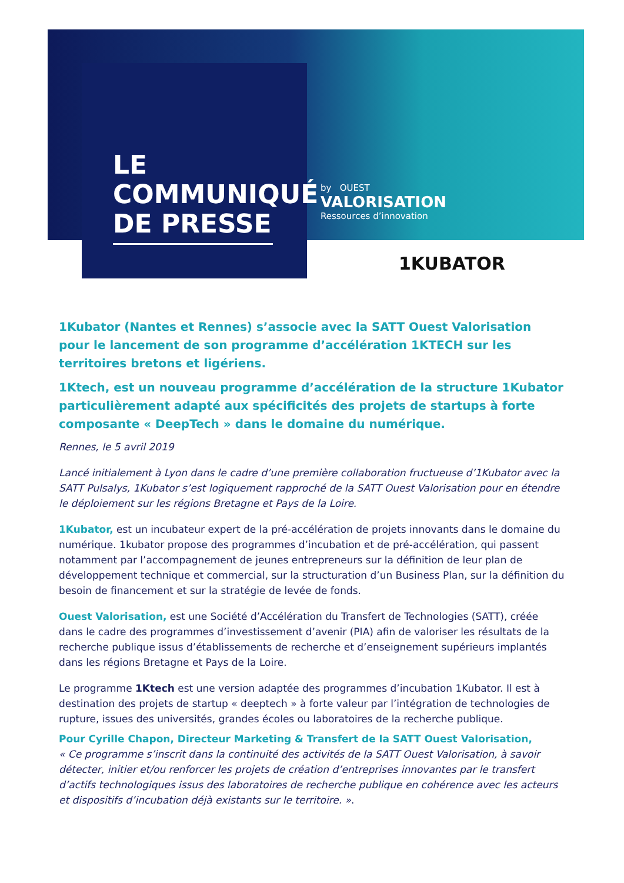LE
COMMUNIQUÉ
DE PRESSE
by OUEST
VALORISATION
Ressources d’innovation
1KUBATOR
1Kubator (Nantes et Rennes) s’associe avec la SATT Ouest Valorisation pour le lancement de son programme d’accélération 1KTECH sur les territoires bretons et ligériens.
1Ktech, est un nouveau programme d’accélération de la structure 1Kubator particulièrement adapté aux spécificités des projets de startups à forte composante « DeepTech » dans le domaine du numérique.
Rennes, le 5 avril 2019
Lancé initialement à Lyon dans le cadre d’une première collaboration fructueuse d’1Kubator avec la SATT Pulsalys, 1Kubator s’est logiquement rapproché de la SATT Ouest Valorisation pour en étendre le déploiement sur les régions Bretagne et Pays de la Loire.
1Kubator, est un incubateur expert de la pré-accélération de projets innovants dans le domaine du numérique. 1kubator propose des programmes d’incubation et de pré-accélération, qui passent notamment par l’accompagnement de jeunes entrepreneurs sur la définition de leur plan de développement technique et commercial, sur la structuration d’un Business Plan, sur la définition du besoin de financement et sur la stratégie de levée de fonds.
Ouest Valorisation, est une Société d’Accélération du Transfert de Technologies (SATT), créée dans le cadre des programmes d’investissement d’avenir (PIA) afin de valoriser les résultats de la recherche publique issus d’établissements de recherche et d’enseignement supérieurs implantés dans les régions Bretagne et Pays de la Loire.
Le programme 1Ktech est une version adaptée des programmes d’incubation 1Kubator. Il est à destination des projets de startup « deeptech » à forte valeur par l’intégration de technologies de rupture, issues des universités, grandes écoles ou laboratoires de la recherche publique.
Pour Cyrille Chapon, Directeur Marketing & Transfert de la SATT Ouest Valorisation,
« Ce programme s’inscrit dans la continuité des activités de la SATT Ouest Valorisation, à savoir détecter, initier et/ou renforcer les projets de création d’entreprises innovantes par le transfert d’actifs technologiques issus des laboratoires de recherche publique en cohérence avec les acteurs et dispositifs d’incubation déjà existants sur le territoire. ».